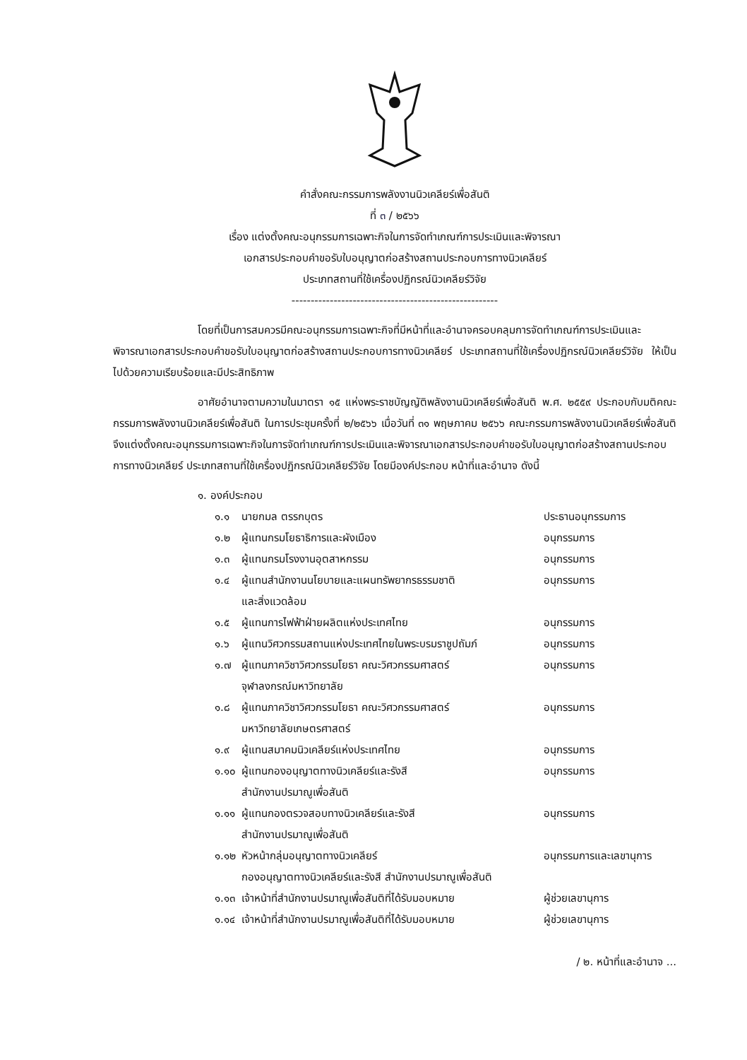คำสั่งคณะกรรมการพลังงานนิวเคลียร์เพื่อสันติ
ที่ ๓ / ๒๕๖๖
เรื่อง แต่งตั้งคณะอนุกรรมการเฉพาะกิจในการจัดทำเกณฑ์การประเมินและพิจารณา
เอกสารประกอบคำขอรับใบอนุญาตก่อสร้างสถานประกอบการทางนิวเคลียร์
ประเภทสถานที่ใช้เครื่องปฏิกรณ์นิวเคลียร์วิจัย
------------------------------------------------------
โดยที่เป็นการสมควรมีคณะอนุกรรมการเฉพาะกิจที่มีหน้าที่และอำนาจครอบคลุมการจัดทำเกณฑ์การประเมินและพิจารณาเอกสารประกอบคำขอรับใบอนุญาตก่อสร้างสถานประกอบการทางนิวเคลียร์ ประเภทสถานที่ใช้เครื่องปฏิกรณ์นิวเคลียร์วิจัย ให้เป็นไปด้วยความเรียบร้อยและมีประสิทธิภาพ
อาศัยอำนาจตามความในมาตรา ๑๕ แห่งพระราชบัญญัติพลังงานนิวเคลียร์เพื่อสันติ พ.ศ. ๒๕๕๙ ประกอบกับมติคณะกรรมการพลังงานนิวเคลียร์เพื่อสันติ ในการประชุมครั้งที่ ๒/๒๕๖๖ เมื่อวันที่ ๓๑ พฤษภาคม ๒๕๖๖ คณะกรรมการพลังงานนิวเคลียร์เพื่อสันติจึงแต่งตั้งคณะอนุกรรมการเฉพาะกิจในการจัดทำเกณฑ์การประเมินและพิจารณาเอกสารประกอบคำขอรับใบอนุญาตก่อสร้างสถานประกอบการทางนิวเคลียร์ ประเภทสถานที่ใช้เครื่องปฏิกรณ์นิวเคลียร์วิจัย โดยมีองค์ประกอบ หน้าที่และอำนาจ ดังนี้
๑. องค์ประกอบ
| ๑.๑ | นายกมล ตรรกบุตร | ประธานอนุกรรมการ |
| ๑.๒ | ผู้แทนกรมโยธาธิการและผังเมือง | อนุกรรมการ |
| ๑.๓ | ผู้แทนกรมโรงงานอุตสาหกรรม | อนุกรรมการ |
| ๑.๔ | ผู้แทนสำนักงานนโยบายและแผนทรัพยากรธรรมชาติ และสิ่งแวดล้อม | อนุกรรมการ |
| ๑.๕ | ผู้แทนการไฟฟ้าฝ่ายผลิตแห่งประเทศไทย | อนุกรรมการ |
| ๑.๖ | ผู้แทนวิศวกรรมสถานแห่งประเทศไทยในพระบรมราชูปถัมภ์ | อนุกรรมการ |
| ๑.๗ | ผู้แทนภาควิชาวิศวกรรมโยธา คณะวิศวกรรมศาสตร์ จุฬาลงกรณ์มหาวิทยาลัย | อนุกรรมการ |
| ๑.๘ | ผู้แทนภาควิชาวิศวกรรมโยธา คณะวิศวกรรมศาสตร์ มหาวิทยาลัยเกษตรศาสตร์ | อนุกรรมการ |
| ๑.๙ | ผู้แทนสมาคมนิวเคลียร์แห่งประเทศไทย | อนุกรรมการ |
| ๑.๑๐ | ผู้แทนกองอนุญาตทางนิวเคลียร์และรังสี สำนักงานปรมาณูเพื่อสันติ | อนุกรรมการ |
| ๑.๑๑ | ผู้แทนกองตรวจสอบทางนิวเคลียร์และรังสี สำนักงานปรมาณูเพื่อสันติ | อนุกรรมการ |
| ๑.๑๒ | หัวหน้ากลุ่มอนุญาตทางนิวเคลียร์ กองอนุญาตทางนิวเคลียร์และรังสี สำนักงานปรมาณูเพื่อสันติ | อนุกรรมการและเลขานุการ |
| ๑.๑๓ | เจ้าหน้าที่สำนักงานปรมาณูเพื่อสันติที่ได้รับมอบหมาย | ผู้ช่วยเลขานุการ |
| ๑.๑๔ | เจ้าหน้าที่สำนักงานปรมาณูเพื่อสันติที่ได้รับมอบหมาย | ผู้ช่วยเลขานุการ |
/ ๒. หน้าที่และอำนาจ ...